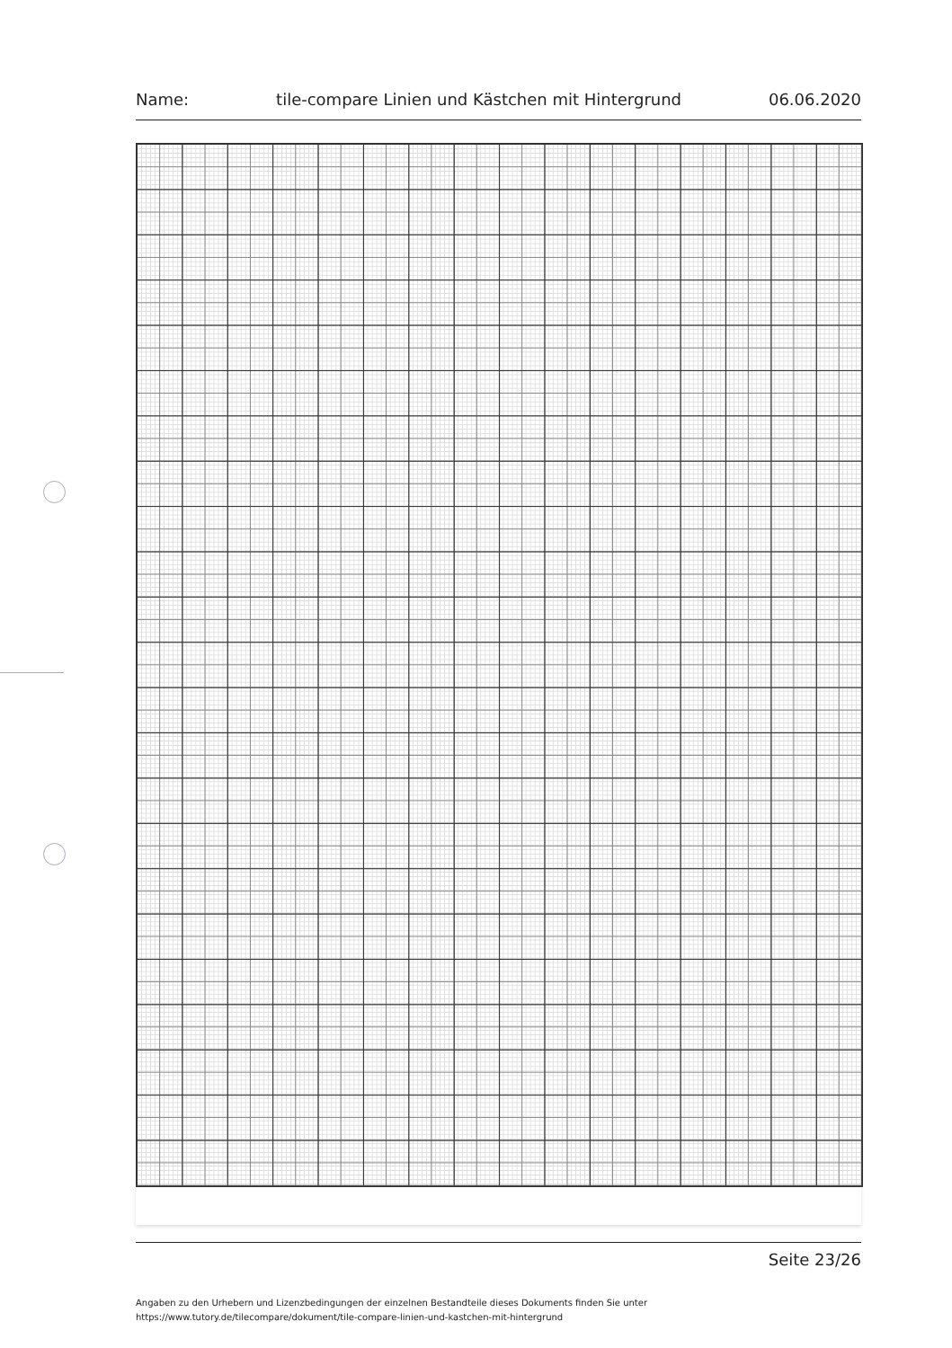Name: tile-compare Linien und Kästchen mit Hintergrund 06.06.2020
Seite 23/26
Angaben zu den Urhebern und Lizenzbedingungen der einzelnen Bestandteile dieses Dokuments finden Sie unter
https://www.tutory.de/tilecompare/dokument/tile-compare-linien-und-kastchen-mit-hintergrund